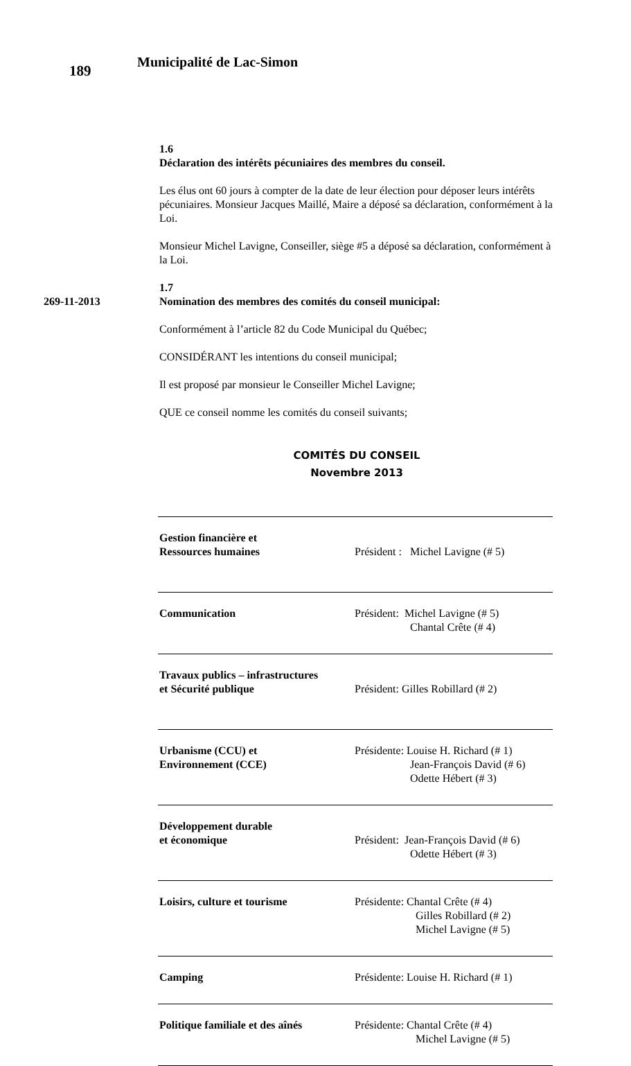189
Municipalité de Lac-Simon
1.6
Déclaration des intérêts pécuniaires des membres du conseil.
Les élus ont 60 jours à compter de la date de leur élection pour déposer leurs intérêts pécuniaires. Monsieur Jacques Maillé, Maire a déposé sa déclaration, conformément à la Loi.
Monsieur Michel Lavigne, Conseiller, siège #5 a déposé sa déclaration, conformément à la Loi.
1.7
269-11-2013 Nomination des membres des comités du conseil municipal:
Conformément à l’article 82 du Code Municipal du Québec;
CONSIDÉRANT les intentions du conseil municipal;
Il est proposé par monsieur le Conseiller Michel Lavigne;
QUE ce conseil nomme les comités du conseil suivants;
COMITÉS DU CONSEIL
Novembre 2013
| Gestion financière et Ressources humaines | Président : Michel Lavigne (# 5) |
| Communication | Président: Michel Lavigne (# 5) Chantal Crête (# 4) |
| Travaux publics – infrastructures et Sécurité publique | Président: Gilles Robillard (# 2) |
| Urbanisme (CCU) et Environnement (CCE) | Présidente: Louise H. Richard (# 1) Jean-François David (# 6) Odette Hébert (# 3) |
| Développement durable et économique | Président: Jean-François David (# 6) Odette Hébert (# 3) |
| Loisirs, culture et tourisme | Présidente: Chantal Crête (# 4) Gilles Robillard (# 2) Michel Lavigne (# 5) |
| Camping | Présidente: Louise H. Richard (# 1) |
| Politique familiale et des aînés | Présidente: Chantal Crête (# 4) Michel Lavigne (# 5) |